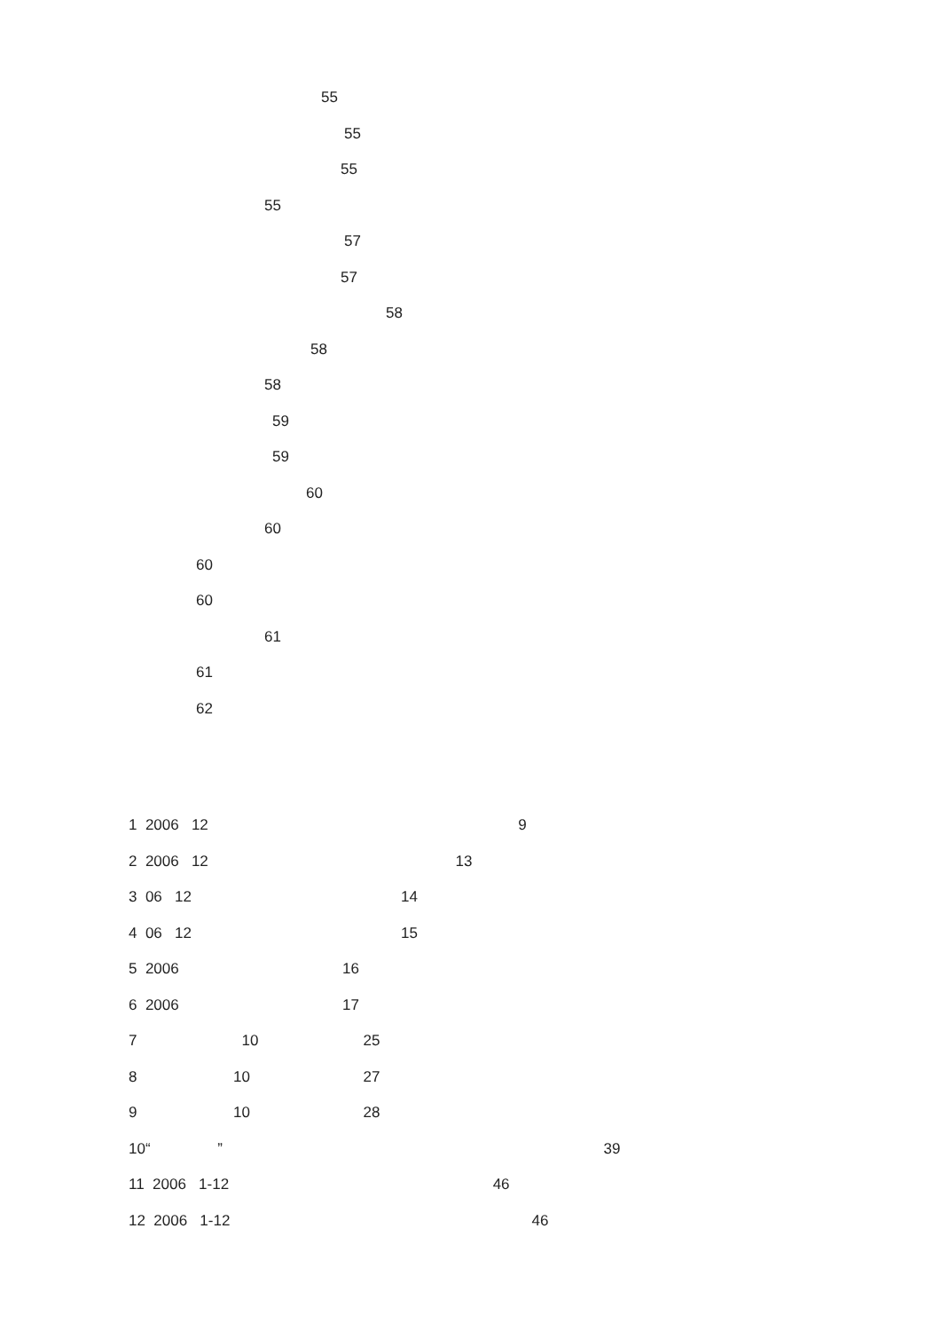55
55
55
55
57
57
58
58
58
59
59
60
60
60
60
61
61
62
1 2006 12 9
2 2006 12 13
3 06 12 14
4 06 12 15
5 2006 16
6 2006 17
7 10 25
8 10 27
9 10 28
10“ ” 39
11 2006 1-12 46
12 2006 1-12 46